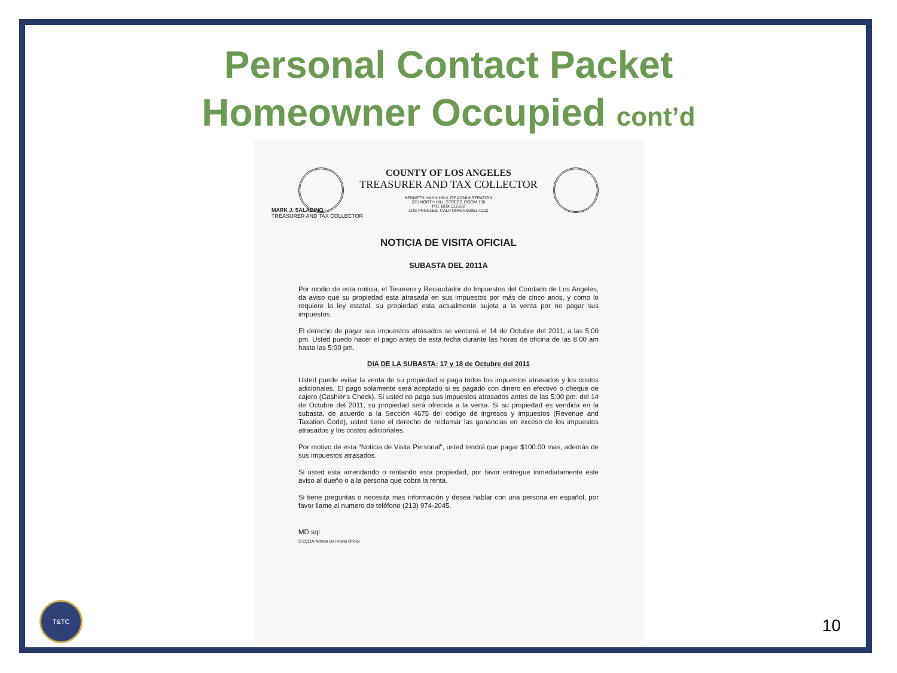Personal Contact Packet
Homeowner Occupied cont’d
COUNTY OF LOS ANGELES
TREASURER AND TAX COLLECTOR
KENNETH HAHN HALL OF ADMINISTRATION
225 NORTH HILL STREET, ROOM 130
P.O. BOX 512102
LOS ANGELES, CALIFORNIA 90051-0102
MARK J. SALADINO
TREASURER AND TAX COLLECTOR
NOTICIA DE VISITA OFICIAL
SUBASTA DEL 2011A
Por modio de esta noticia, el Tesorero y Recaudador de Impuestos del Condado de Los Angeles, da aviso que su propiedad esta atrasada en sus impuestos por más de cinco anos, y como lo requiere la ley estatal, su propiedad esta actualmente sujeta a la venta por no pagar sus impuestos.
El derecho de pagar sus impuestos atrasados se vencerá el 14 de Octubre del 2011, a las 5:00 pm. Usted puedo hacer el pago antes de esta fecha durante las horas de oficina de las 8:00 am hasta las 5:00 pm.
DIA DE LA SUBASTA: 17 y 18 de Octubre del 2011
Usted puede evitar la venta de su propiedad si paga todos los impuestos atrasados y los costos adicionales. El pago solamente será aceptado si es pagado con dinero en efectivo o cheque de cajero (Cashier's Check). Si usted no paga sus impuestos atrasados antes de las 5:00 pm. del 14 de Octubre del 2011, su propiedad será ofrecida a la venta. Si su propiedad es vendida en la subasta, de acuerdo a la Sección 4675 del código de ingresos y impuestos (Revenue and Taxation Code), usted tiene el derecho de reclamar las ganancias en exceso de los impuestos atrasados y los costos adicionales.
Por motivo de esta "Noticia de Visita Personal", usted tendrá que pagar $100.00 mas, además de sus impuestos atrasados.
Si usted esta arrendando o rentando esta propiedad, por favor entregue inmediatamente este aviso al dueño o a la persona que cobra la renta.
Si tiene preguntas o necesita mas información y desea hablar con una persona en español, por favor llame al numero de teléfono (213) 974-2045.
MD:sql
D:2011A Noticia Del Visita Oficial
T&TC
10